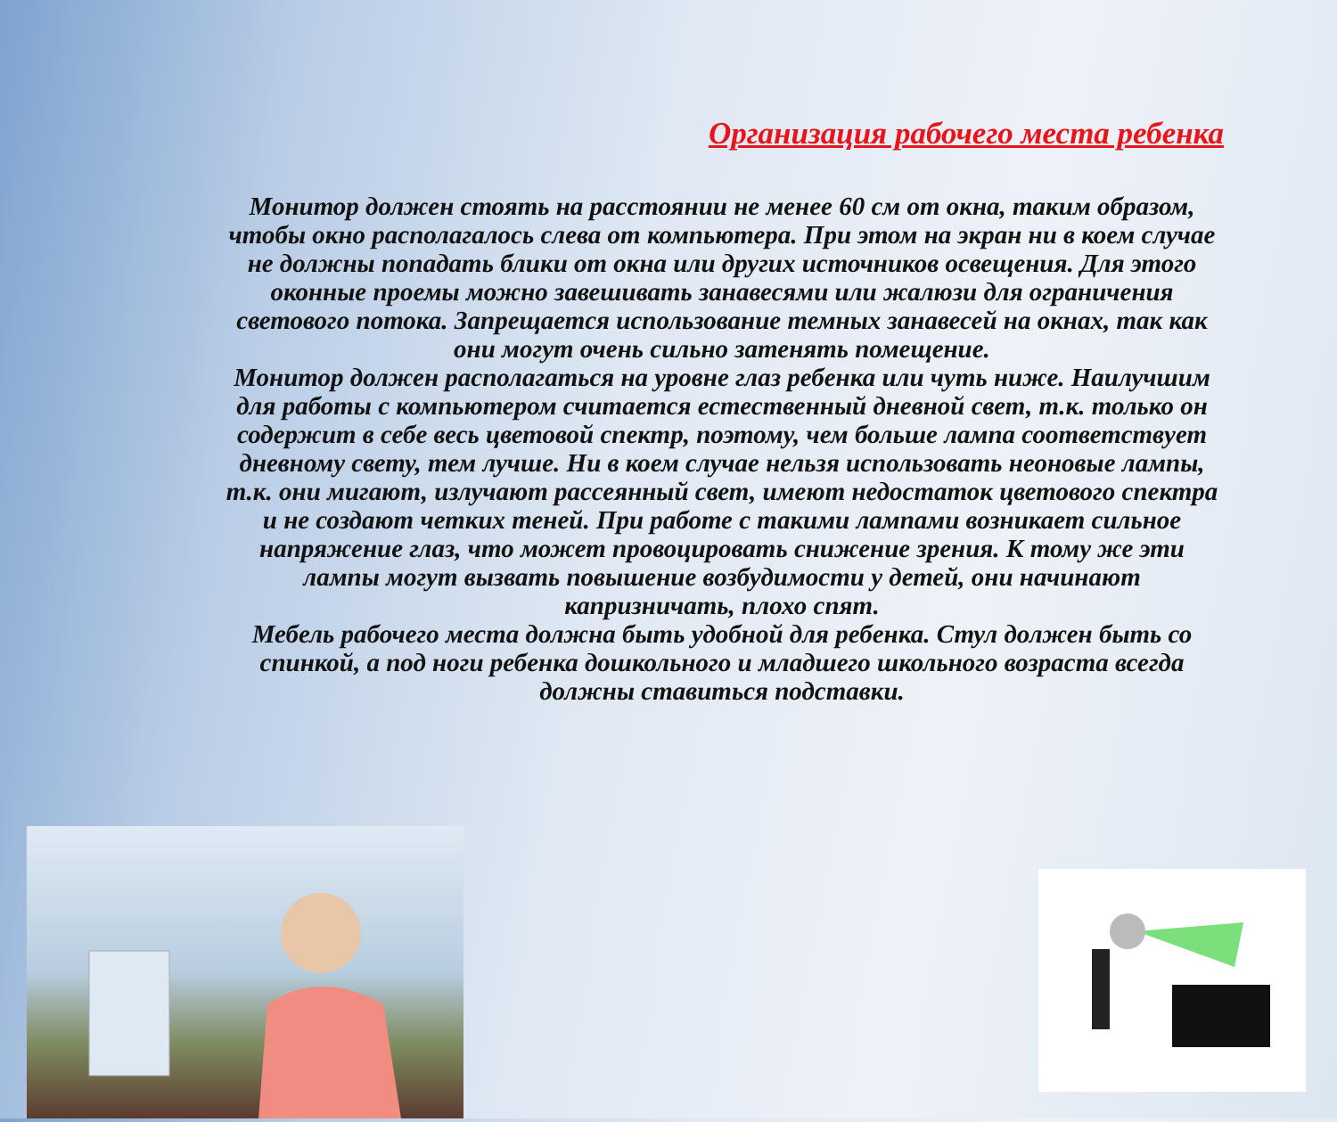Организация рабочего места ребенка
Монитор должен стоять на расстоянии не менее 60 см от окна, таким образом, чтобы окно располагалось слева от компьютера. При этом на экран ни в коем случае не должны попадать блики от окна или других источников освещения. Для этого оконные проемы можно завешивать занавесями или жалюзи для ограничения светового потока. Запрещается использование темных занавесей на окнах, так как они могут очень сильно затенять помещение.
Монитор должен располагаться на уровне глаз ребенка или чуть ниже. Наилучшим для работы с компьютером считается естественный дневной свет, т.к. только он содержит в себе весь цветовой спектр, поэтому, чем больше лампа соответствует дневному свету, тем лучше. Ни в коем случае нельзя использовать неоновые лампы, т.к. они мигают, излучают рассеянный свет, имеют недостаток цветового спектра и не создают четких теней. При работе с такими лампами возникает сильное напряжение глаз, что может провоцировать снижение зрения. К тому же эти лампы могут вызвать повышение возбудимости у детей, они начинают капризничать, плохо спят.
Мебель рабочего места должна быть удобной для ребенка. Стул должен быть со спинкой, а под ноги ребенка дошкольного и младшего школьного возраста всегда должны ставиться подставки.